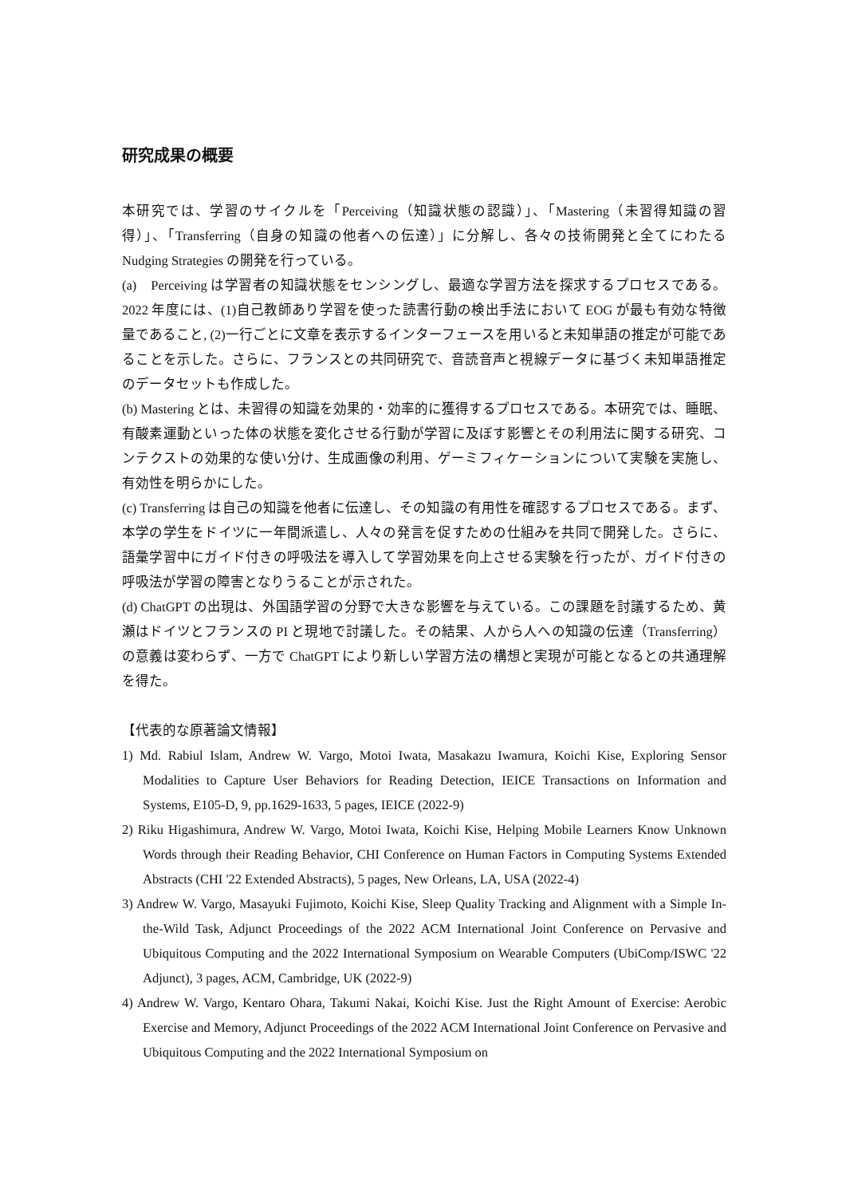研究成果の概要
本研究では、学習のサイクルを「Perceiving（知識状態の認識）」、「Mastering（未習得知識の習得）」、「Transferring（自身の知識の他者への伝達）」に分解し、各々の技術開発と全てにわたるNudging Strategies の開発を行っている。
(a)　Perceiving は学習者の知識状態をセンシングし、最適な学習方法を探求するプロセスである。2022 年度には、(1)自己教師あり学習を使った読書行動の検出手法において EOG が最も有効な特徴量であること, (2)一行ごとに文章を表示するインターフェースを用いると未知単語の推定が可能であることを示した。さらに、フランスとの共同研究で、音読音声と視線データに基づく未知単語推定のデータセットも作成した。
(b) Mastering とは、未習得の知識を効果的・効率的に獲得するプロセスである。本研究では、睡眠、有酸素運動といった体の状態を変化させる行動が学習に及ぼす影響とその利用法に関する研究、コンテクストの効果的な使い分け、生成画像の利用、ゲーミフィケーションについて実験を実施し、有効性を明らかにした。
(c) Transferring は自己の知識を他者に伝達し、その知識の有用性を確認するプロセスである。まず、本学の学生をドイツに一年間派遣し、人々の発言を促すための仕組みを共同で開発した。さらに、語彙学習中にガイド付きの呼吸法を導入して学習効果を向上させる実験を行ったが、ガイド付きの呼吸法が学習の障害となりうることが示された。
(d) ChatGPT の出現は、外国語学習の分野で大きな影響を与えている。この課題を討議するため、黄瀬はドイツとフランスの PI と現地で討議した。その結果、人から人への知識の伝達（Transferring）の意義は変わらず、一方で ChatGPT により新しい学習方法の構想と実現が可能となるとの共通理解を得た。
【代表的な原著論文情報】
1) Md. Rabiul Islam, Andrew W. Vargo, Motoi Iwata, Masakazu Iwamura, Koichi Kise, Exploring Sensor Modalities to Capture User Behaviors for Reading Detection, IEICE Transactions on Information and Systems, E105-D, 9, pp.1629-1633, 5 pages, IEICE (2022-9)
2) Riku Higashimura, Andrew W. Vargo, Motoi Iwata, Koichi Kise, Helping Mobile Learners Know Unknown Words through their Reading Behavior, CHI Conference on Human Factors in Computing Systems Extended Abstracts (CHI '22 Extended Abstracts), 5 pages, New Orleans, LA, USA (2022-4)
3) Andrew W. Vargo, Masayuki Fujimoto, Koichi Kise, Sleep Quality Tracking and Alignment with a Simple In-the-Wild Task, Adjunct Proceedings of the 2022 ACM International Joint Conference on Pervasive and Ubiquitous Computing and the 2022 International Symposium on Wearable Computers (UbiComp/ISWC '22 Adjunct), 3 pages, ACM, Cambridge, UK (2022-9)
4) Andrew W. Vargo, Kentaro Ohara, Takumi Nakai, Koichi Kise. Just the Right Amount of Exercise: Aerobic Exercise and Memory, Adjunct Proceedings of the 2022 ACM International Joint Conference on Pervasive and Ubiquitous Computing and the 2022 International Symposium on